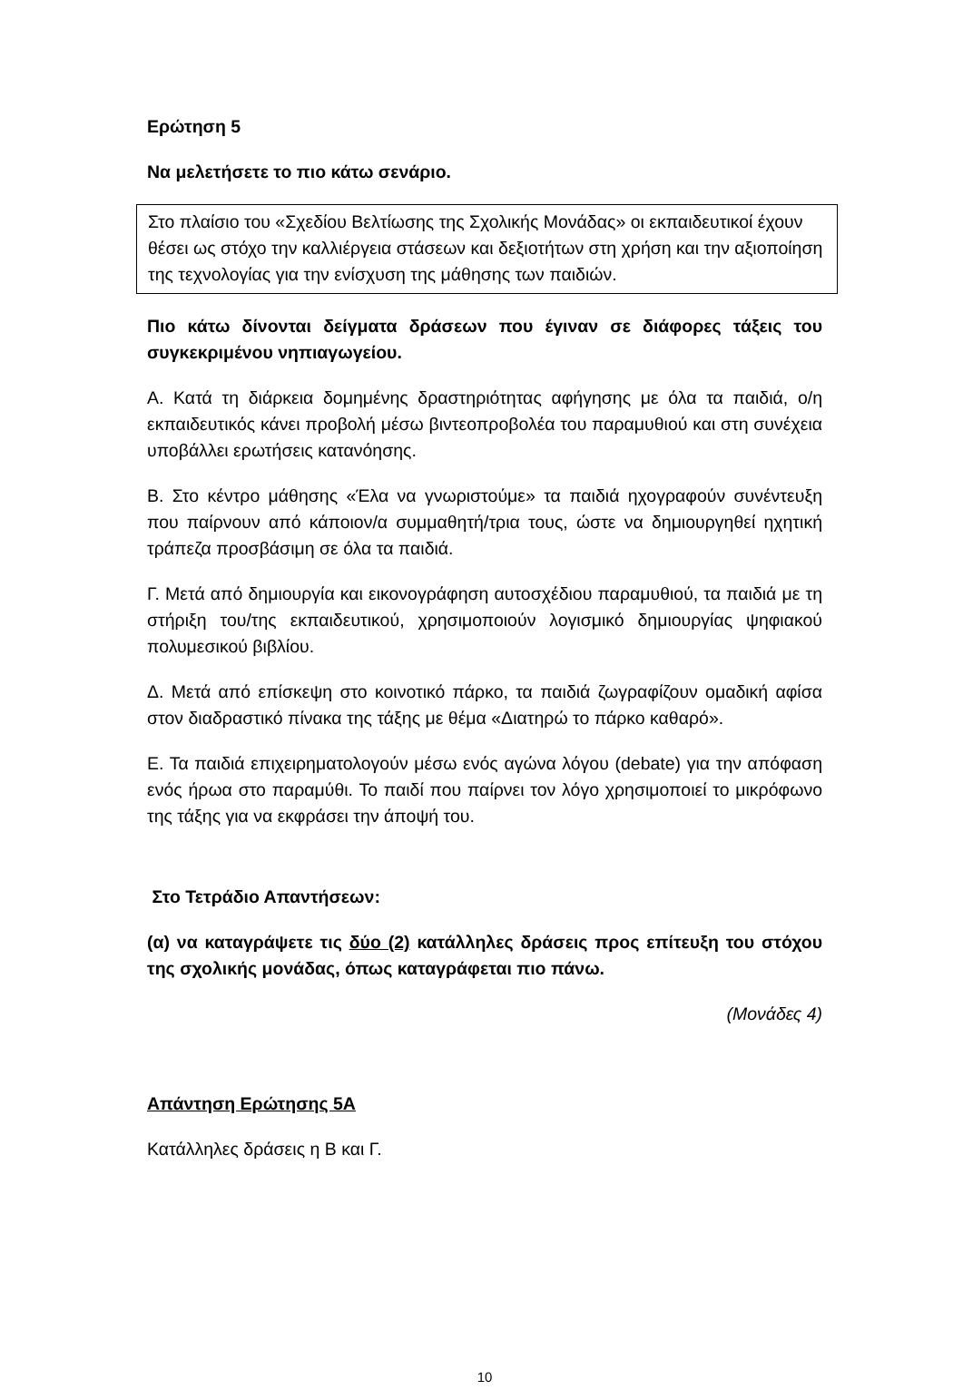Ερώτηση 5
Να μελετήσετε το πιο κάτω σενάριο.
Στο πλαίσιο του «Σχεδίου Βελτίωσης της Σχολικής Μονάδας» οι εκπαιδευτικοί έχουν θέσει ως στόχο την καλλιέργεια στάσεων και δεξιοτήτων στη χρήση και την αξιοποίηση της τεχνολογίας για την ενίσχυση της μάθησης των παιδιών.
Πιο κάτω δίνονται δείγματα δράσεων που έγιναν σε διάφορες τάξεις του συγκεκριμένου νηπιαγωγείου.
Α. Κατά τη διάρκεια δομημένης δραστηριότητας αφήγησης με όλα τα παιδιά, ο/η εκπαιδευτικός κάνει προβολή μέσω βιντεοπροβολέα του παραμυθιού και στη συνέχεια υποβάλλει ερωτήσεις κατανόησης.
Β. Στο κέντρο μάθησης «Έλα να γνωριστούμε» τα παιδιά ηχογραφούν συνέντευξη που παίρνουν από κάποιον/α συμμαθητή/τρια τους, ώστε να δημιουργηθεί ηχητική τράπεζα προσβάσιμη σε όλα τα παιδιά.
Γ. Μετά από δημιουργία και εικονογράφηση αυτοσχέδιου παραμυθιού, τα παιδιά με τη στήριξη του/της εκπαιδευτικού, χρησιμοποιούν λογισμικό δημιουργίας ψηφιακού πολυμεσικού βιβλίου.
Δ. Μετά από επίσκεψη στο κοινοτικό πάρκο, τα παιδιά ζωγραφίζουν ομαδική αφίσα στον διαδραστικό πίνακα της τάξης με θέμα «Διατηρώ το πάρκο καθαρό».
Ε. Τα παιδιά επιχειρηματολογούν μέσω ενός αγώνα λόγου (debate) για την απόφαση ενός ήρωα στο παραμύθι. Το παιδί που παίρνει τον λόγο χρησιμοποιεί το μικρόφωνο της τάξης για να εκφράσει την άποψή του.
Στο Τετράδιο Απαντήσεων:
(α) να καταγράψετε τις δύο (2) κατάλληλες δράσεις προς επίτευξη του στόχου της σχολικής μονάδας, όπως καταγράφεται πιο πάνω.
(Μονάδες 4)
Απάντηση Ερώτησης 5Α
Κατάλληλες δράσεις η Β και Γ.
10